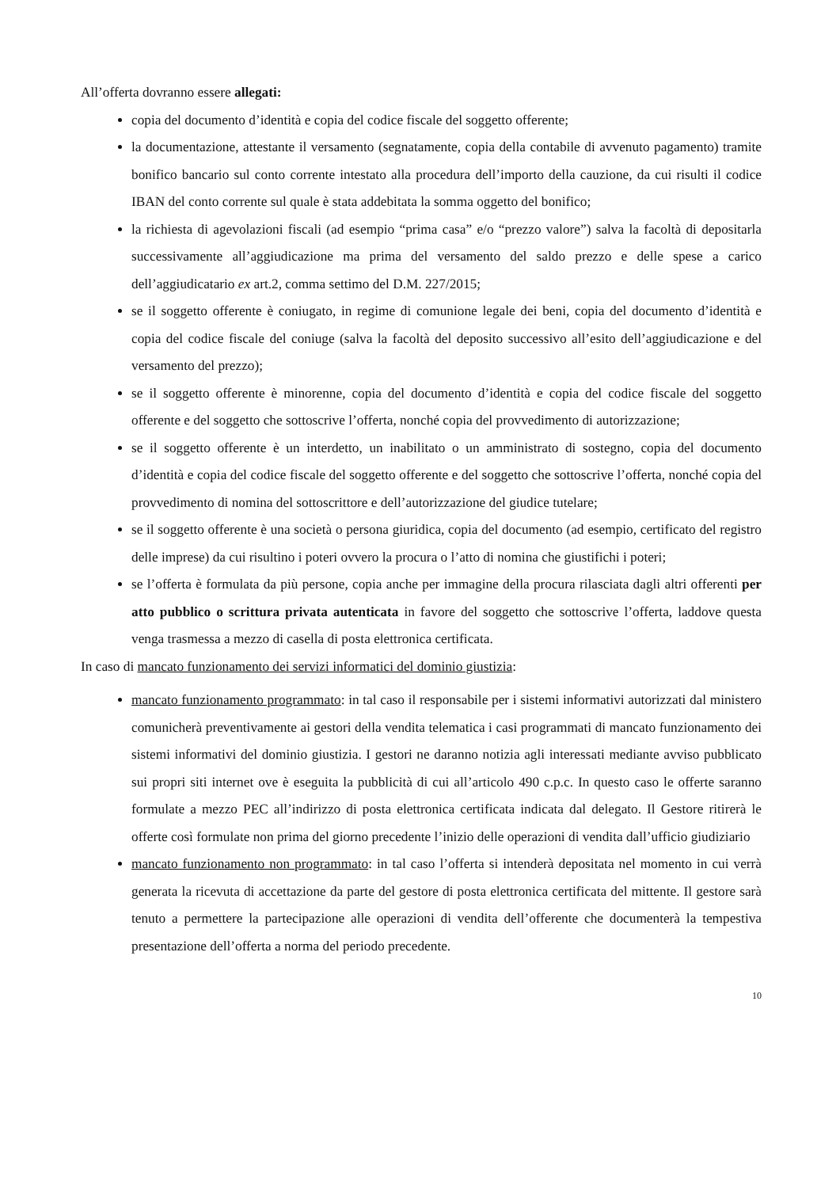All’offerta dovranno essere allegati:
copia del documento d’identità e copia del codice fiscale del soggetto offerente;
la documentazione, attestante il versamento (segnatamente, copia della contabile di avvenuto pagamento) tramite bonifico bancario sul conto corrente intestato alla procedura dell’importo della cauzione, da cui risulti il codice IBAN del conto corrente sul quale è stata addebitata la somma oggetto del bonifico;
la richiesta di agevolazioni fiscali (ad esempio “prima casa” e/o “prezzo valore”) salva la facoltà di depositarla successivamente all’aggiudicazione ma prima del versamento del saldo prezzo e delle spese a carico dell’aggiudicatario ex art.2, comma settimo del D.M. 227/2015;
se il soggetto offerente è coniugato, in regime di comunione legale dei beni, copia del documento d’identità e copia del codice fiscale del coniuge (salva la facoltà del deposito successivo all’esito dell’aggiudicazione e del versamento del prezzo);
se il soggetto offerente è minorenne, copia del documento d’identità e copia del codice fiscale del soggetto offerente e del soggetto che sottoscrive l’offerta, nonché copia del provvedimento di autorizzazione;
se il soggetto offerente è un interdetto, un inabilitato o un amministrato di sostegno, copia del documento d’identità e copia del codice fiscale del soggetto offerente e del soggetto che sottoscrive l’offerta, nonché copia del provvedimento di nomina del sottoscrittore e dell’autorizzazione del giudice tutelare;
se il soggetto offerente è una società o persona giuridica, copia del documento (ad esempio, certificato del registro delle imprese) da cui risultino i poteri ovvero la procura o l’atto di nomina che giustifichi i poteri;
se l’offerta è formulata da più persone, copia anche per immagine della procura rilasciata dagli altri offerenti per atto pubblico o scrittura privata autenticata in favore del soggetto che sottoscrive l’offerta, laddove questa venga trasmessa a mezzo di casella di posta elettronica certificata.
In caso di mancato funzionamento dei servizi informatici del dominio giustizia:
mancato funzionamento programmato: in tal caso il responsabile per i sistemi informativi autorizzati dal ministero comunicherà preventivamente ai gestori della vendita telematica i casi programmati di mancato funzionamento dei sistemi informativi del dominio giustizia. I gestori ne daranno notizia agli interessati mediante avviso pubblicato sui propri siti internet ove è eseguita la pubblicità di cui all’articolo 490 c.p.c. In questo caso le offerte saranno formulate a mezzo PEC all’indirizzo di posta elettronica certificata indicata dal delegato. Il Gestore ritirerà le offerte così formulate non prima del giorno precedente l’inizio delle operazioni di vendita dall’ufficio giudiziario
mancato funzionamento non programmato: in tal caso l’offerta si intenderà depositata nel momento in cui verrà generata la ricevuta di accettazione da parte del gestore di posta elettronica certificata del mittente. Il gestore sarà tenuto a permettere la partecipazione alle operazioni di vendita dell’offerente che documenterà la tempestiva presentazione dell’offerta a norma del periodo precedente.
10